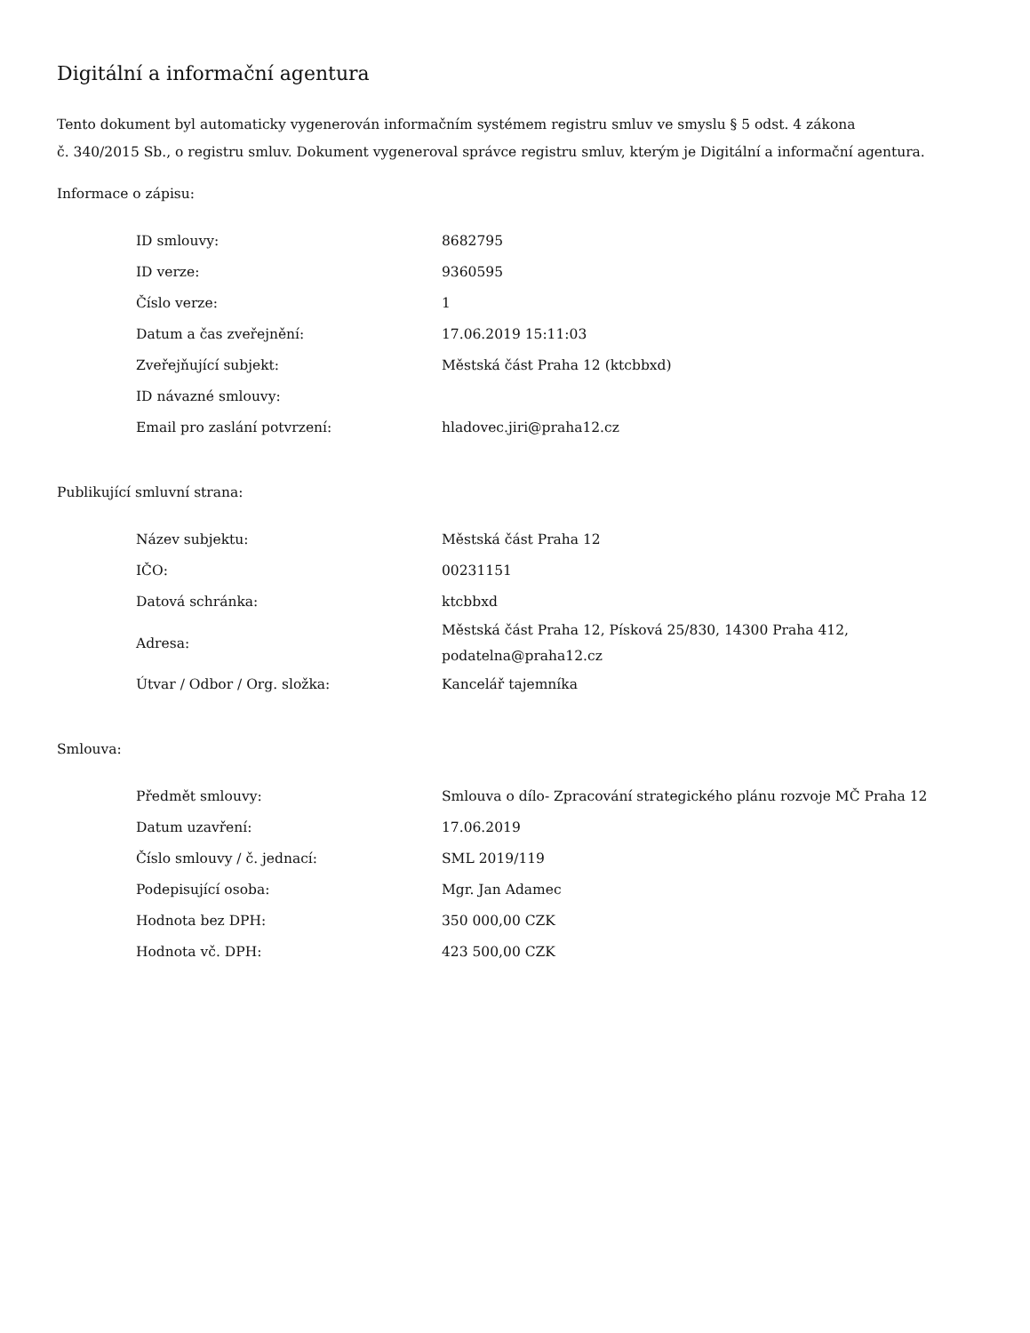Digitální a informační agentura
Tento dokument byl automaticky vygenerován informačním systémem registru smluv ve smyslu § 5 odst. 4 zákona
č. 340/2015 Sb., o registru smluv. Dokument vygeneroval správce registru smluv, kterým je Digitální a informační agentura.
Informace o zápisu:
| ID smlouvy: | 8682795 |
| ID verze: | 9360595 |
| Číslo verze: | 1 |
| Datum a čas zveřejnění: | 17.06.2019 15:11:03 |
| Zveřejňující subjekt: | Městská část Praha 12 (ktcbbxd) |
| ID návazné smlouvy: | |
| Email pro zaslání potvrzení: | hladovec.jiri@praha12.cz |
Publikující smluvní strana:
| Název subjektu: | Městská část Praha 12 |
| IČO: | 00231151 |
| Datová schránka: | ktcbbxd |
| Adresa: | Městská část Praha 12, Písková 25/830, 14300 Praha 412, podatelna@praha12.cz |
| Útvar / Odbor / Org. složka: | Kancelář tajemníka |
Smlouva:
| Předmět smlouvy: | Smlouva o dílo- Zpracování strategického plánu rozvoje MČ Praha 12 |
| Datum uzavření: | 17.06.2019 |
| Číslo smlouvy / č. jednací: | SML 2019/119 |
| Podepisující osoba: | Mgr. Jan Adamec |
| Hodnota bez DPH: | 350 000,00 CZK |
| Hodnota vč. DPH: | 423 500,00 CZK |